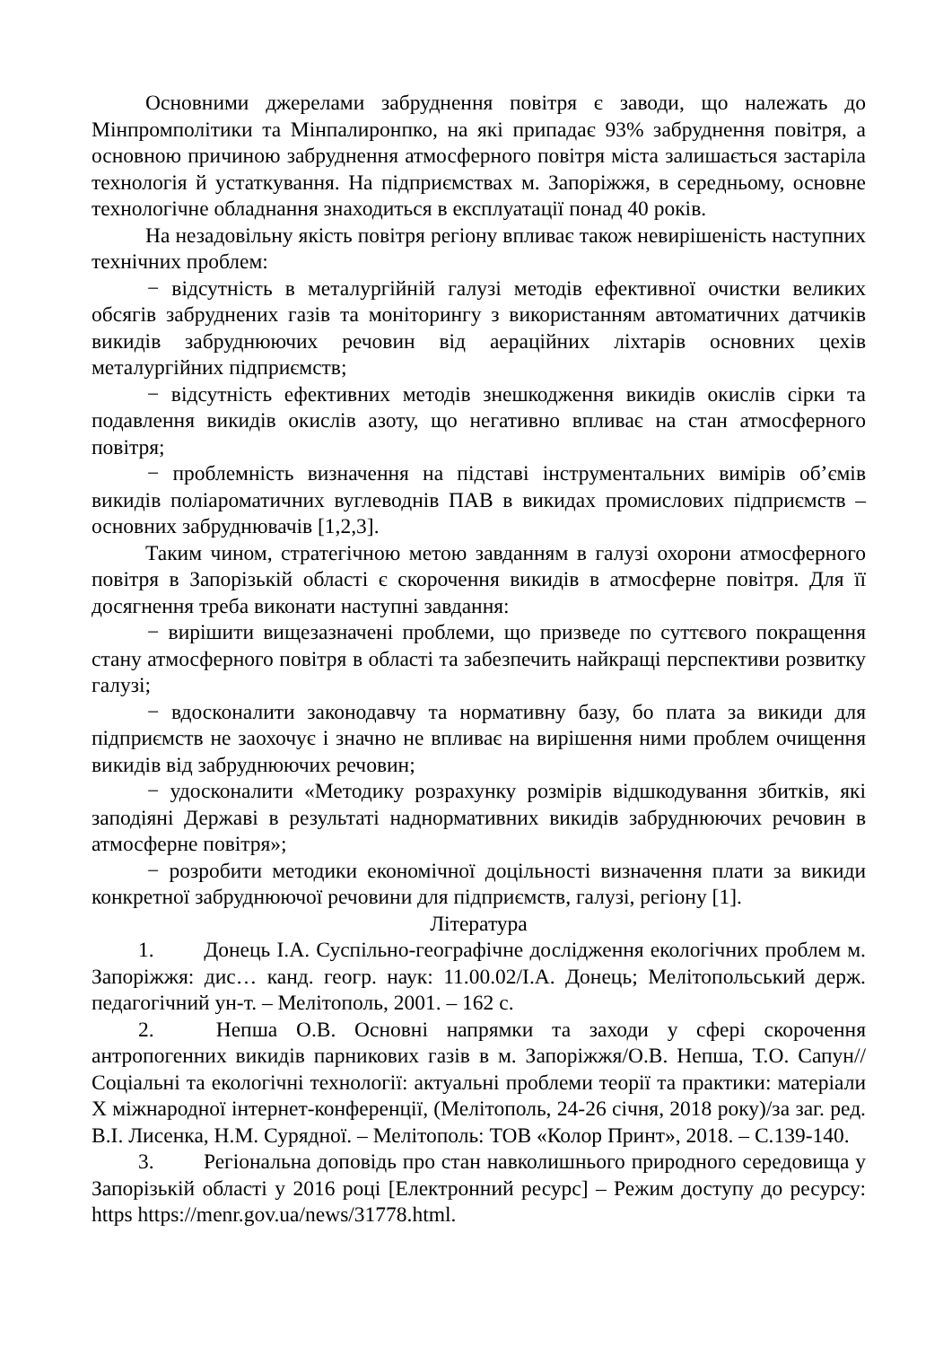Основними джерелами забруднення повітря є заводи, що належать до Мінпромполітики та Мінпалиронпко, на які припадає 93% забруднення повітря, а основною причиною забруднення атмосферного повітря міста залишається застаріла технологія й устаткування. На підприємствах м. Запоріжжя, в середньому, основне технологічне обладнання знаходиться в експлуатації понад 40 років.
На незадовільну якість повітря регіону впливає також невирішеність наступних технічних проблем:
− відсутність в металургійній галузі методів ефективної очистки великих обсягів забруднених газів та моніторингу з використанням автоматичних датчиків викидів забруднюючих речовин від аераційних ліхтарів основних цехів металургійних підприємств;
− відсутність ефективних методів знешкодження викидів окислів сірки та подавлення викидів окислів азоту, що негативно впливає на стан атмосферного повітря;
− проблемність визначення на підставі інструментальних вимірів об’ємів викидів поліароматичних вуглеводнів ПАВ в викидах промислових підприємств – основних забруднювачів [1,2,3].
Таким чином, стратегічною метою завданням в галузі охорони атмосферного повітря в Запорізькій області є скорочення викидів в атмосферне повітря. Для її досягнення треба виконати наступні завдання:
− вирішити вищезазначені проблеми, що призведе по суттєвого покращення стану атмосферного повітря в області та забезпечить найкращі перспективи розвитку галузі;
− вдосконалити законодавчу та нормативну базу, бо плата за викиди для підприємств не заохочує і значно не впливає на вирішення ними проблем очищення викидів від забруднюючих речовин;
− удосконалити «Методику розрахунку розмірів відшкодування збитків, які заподіяні Державі в результаті наднормативних викидів забруднюючих речовин в атмосферне повітря»;
− розробити методики економічної доцільності визначення плати за викиди конкретної забруднюючої речовини для підприємств, галузі, регіону [1].
Література
1. Донець І.А. Суспільно-географічне дослідження екологічних проблем м. Запоріжжя: дис… канд. геогр. наук: 11.00.02/І.А. Донець; Мелітопольський держ. педагогічний ун-т. – Мелітополь, 2001. – 162 с.
2. Непша О.В. Основні напрямки та заходи у сфері скорочення антропогенних викидів парникових газів в м. Запоріжжя/О.В. Непша, Т.О. Сапун// Соціальні та екологічні технології: актуальні проблеми теорії та практики: матеріали Х міжнародної інтернет-конференції, (Мелітополь, 24-26 січня, 2018 року)/за заг. ред. В.І. Лисенка, Н.М. Сурядної. – Мелітополь: ТОВ «Колор Принт», 2018. – С.139-140.
3. Регіональна доповідь про стан навколишнього природного середовища у Запорізькій області у 2016 році [Електронний ресурс] – Режим доступу до ресурсу: https https://menr.gov.ua/news/31778.html.